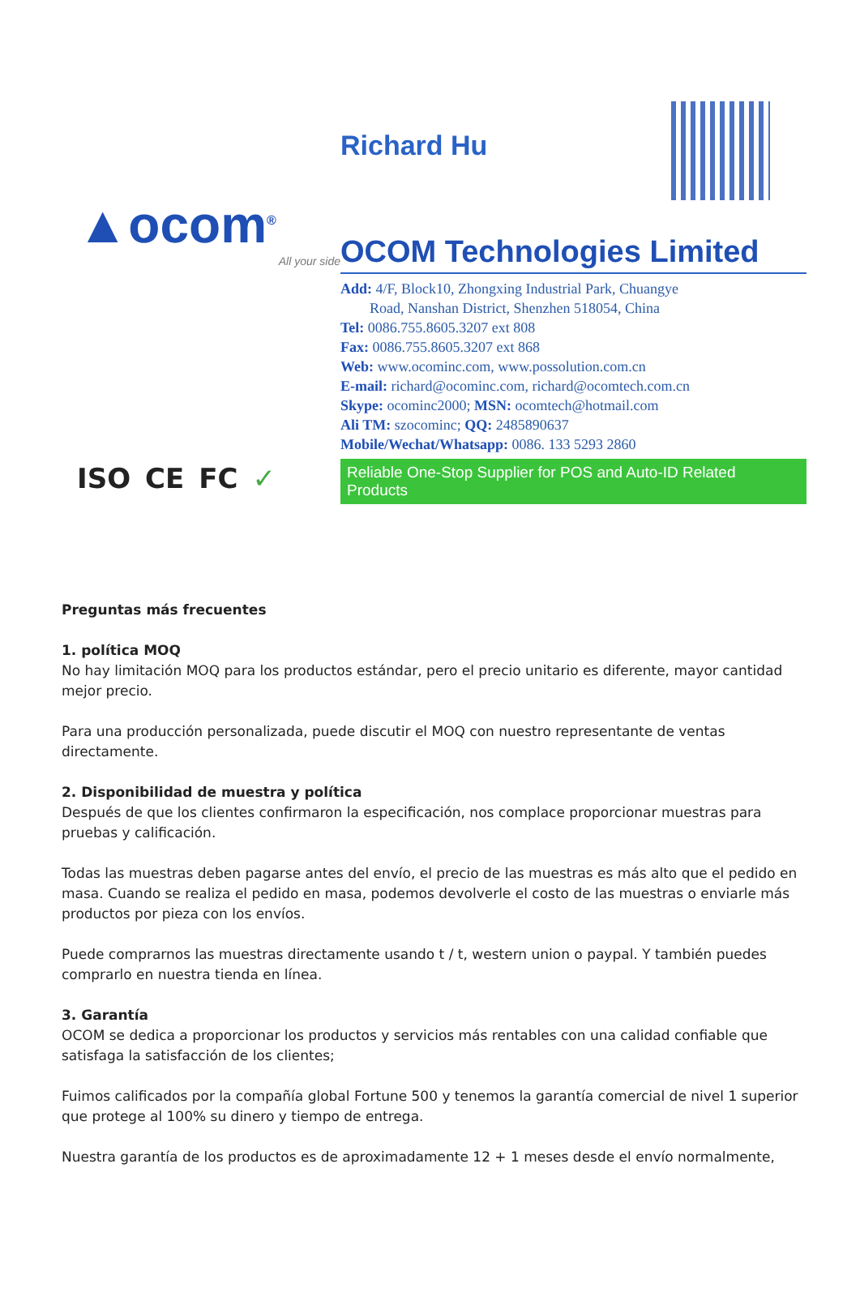▲ocom<sup>®</sup>
All your side
ISO CE FC ✓
Richard Hu
OCOM Technologies Limited
Add: 4/F, Block10, Zhongxing Industrial Park, Chuangye
Road, Nanshan District, Shenzhen 518054, China
Tel: 0086.755.8605.3207 ext 808
Fax: 0086.755.8605.3207 ext 868
Web: www.ocominc.com, www.possolution.com.cn
E-mail: richard@ocominc.com, richard@ocomtech.com.cn
Skype: ocominc2000; MSN: ocomtech@hotmail.com
Ali TM: szocominc; QQ: 2485890637
Mobile/Wechat/Whatsapp: 0086. 133 5293 2860
Reliable One-Stop Supplier for POS and Auto-ID Related Products
Preguntas más frecuentes
1. política MOQ
No hay limitación MOQ para los productos estándar, pero el precio unitario es diferente, mayor cantidad mejor precio.
Para una producción personalizada, puede discutir el MOQ con nuestro representante de ventas directamente.
2. Disponibilidad de muestra y política
Después de que los clientes confirmaron la especificación, nos complace proporcionar muestras para pruebas y calificación.
Todas las muestras deben pagarse antes del envío, el precio de las muestras es más alto que el pedido en masa. Cuando se realiza el pedido en masa, podemos devolverle el costo de las muestras o enviarle más productos por pieza con los envíos.
Puede comprarnos las muestras directamente usando t / t, western union o paypal. Y también puedes comprarlo en nuestra tienda en línea.
3. Garantía
OCOM se dedica a proporcionar los productos y servicios más rentables con una calidad confiable que satisfaga la satisfacción de los clientes;
Fuimos calificados por la compañía global Fortune 500 y tenemos la garantía comercial de nivel 1 superior que protege al 100% su dinero y tiempo de entrega.
Nuestra garantía de los productos es de aproximadamente 12 + 1 meses desde el envío normalmente,